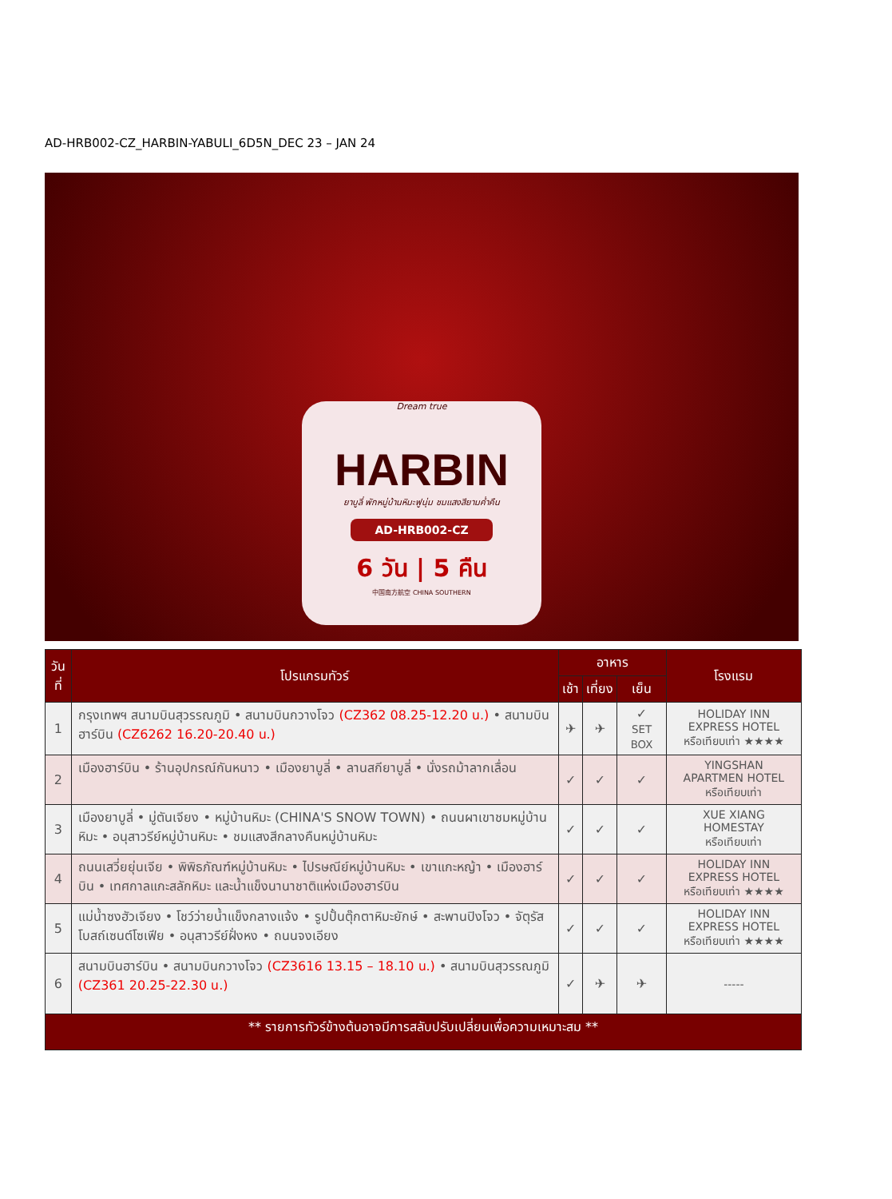AD-HRB002-CZ_HARBIN-YABULI_6D5N_DEC 23 – JAN 24
Dream true
HARBIN
ยาบูลี่ พักหมู่บ้านหิมะฟูนุ่ม ชมแสงสียามค่ำคืน
AD-HRB002-CZ
6 วัน | 5 คืน
中国南方航空 CHINA SOUTHERN
| วันที่ | โปรแกรมทัวร์ | อาหาร | | | โรงแรม |
| --- | --- | --- | --- | --- | --- |
| | | เช้า | เที่ยง | เย็น | |
| 1 | กรุงเทพฯ สนามบินสุวรรณภูมิ • สนามบินกวางโจว (CZ362 08.25-12.20 น.) • สนามบินฮาร์บิน (CZ6262 16.20-20.40 น.) | ✈ | ✈ | ✓ SET BOX | HOLIDAY INN EXPRESS HOTEL หรือเทียบเท่า ★★★★ |
| 2 | เมืองฮาร์บิน • ร้านอุปกรณ์กันหนาว • เมืองยาบูลี่ • ลานสกียาบูลี่ • นั่งรถม้าลากเลื่อน | ✓ | ✓ | ✓ | YINGSHAN APARTMEN HOTEL หรือเทียบเท่า |
| 3 | เมืองยาบูลี่ • มู่ตันเจียง • หมู่บ้านหิมะ (CHINA'S SNOW TOWN) • ถนนผาเขาชมหมู่บ้านหิมะ • อนุสาวรีย์หมู่บ้านหิมะ • ชมแสงสีกลางคืนหมู่บ้านหิมะ | ✓ | ✓ | ✓ | XUE XIANG HOMESTAY หรือเทียบเท่า |
| 4 | ถนนเสวี่ยยุ่นเจีย • พิพิธภัณฑ์หมู่บ้านหิมะ • ไปรษณีย์หมู่บ้านหิมะ • เขาแกะหญ้า • เมืองฮาร์บิน • เทศกาลแกะสลักหิมะ และน้ำแข็งนานาชาติแห่งเมืองฮาร์บิน | ✓ | ✓ | ✓ | HOLIDAY INN EXPRESS HOTEL หรือเทียบเท่า ★★★★ |
| 5 | แม่น้ำซงฮัวเจียง • โชว์ว่ายน้ำแข็งกลางแจ้ง • รูปปั้นตุ๊กตาหิมะยักษ์ • สะพานปิงโจว • จัตุรัสโบสถ์เซนต์โซเฟีย • อนุสาวรีย์ฝั่งหง • ถนนจงเอียง | ✓ | ✓ | ✓ | HOLIDAY INN EXPRESS HOTEL หรือเทียบเท่า ★★★★ |
| 6 | สนามบินฮาร์บิน • สนามบินกวางโจว (CZ3616 13.15 – 18.10 น.) • สนามบินสุวรรณภูมิ (CZ361 20.25-22.30 น.) | ✓ | ✈ | ✈ | ----- |
| ** รายการทัวร์ข้างต้นอาจมีการสลับปรับเปลี่ยนเพื่อความเหมาะสม ** | | | | | |